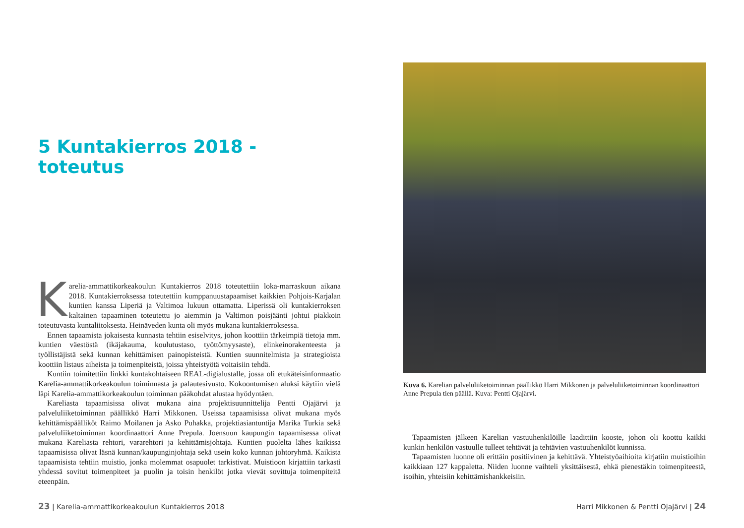5 Kuntakierros 2018 -toteutus
Karelia-ammattikorkeakoulun Kuntakierros 2018 toteutettiin loka-marraskuun aikana 2018. Kuntakierroksessa toteutettiin kumppanuustapaamiset kaikkien Pohjois-Karjalan kuntien kanssa Liperiä ja Valtimoa lukuun ottamatta. Liperissä oli kuntakierroksen kaltainen tapaaminen toteutettu jo aiemmin ja Valtimon poisjäänti johtui piakkoin toteutuvasta kuntaliitoksesta. Heinäveden kunta oli myös mukana kuntakierroksessa.
Ennen tapaamista jokaisesta kunnasta tehtiin esiselvitys, johon koottiin tärkeimpiä tietoja mm. kuntien väestöstä (ikäjakauma, koulutustaso, työttömyysaste), elinkeinorakenteesta ja työllistäjistä sekä kunnan kehittämisen painopisteistä. Kuntien suunnitelmista ja strategioista koottiin listaus aiheista ja toimenpiteistä, joissa yhteistyötä voitaisiin tehdä.
Kuntiin toimitettiin linkki kuntakohtaiseen REAL-digialustalle, jossa oli etukäteisinformaatio Karelia-ammattikorkeakoulun toiminnasta ja palautesivusto. Kokoontumisen aluksi käytiin vielä läpi Karelia-ammattikorkeakoulun toiminnan pääkohdat alustaa hyödyntäen.
Kareliasta tapaamisissa olivat mukana aina projektisuunnittelija Pentti Ojajärvi ja palveluliiketoiminnan päällikkö Harri Mikkonen. Useissa tapaamisissa olivat mukana myös kehittämispäälliköt Raimo Moilanen ja Asko Puhakka, projektiasiantuntija Marika Turkia sekä palveluliiketoiminnan koordinaattori Anne Prepula. Joensuun kaupungin tapaamisessa olivat mukana Kareliasta rehtori, vararehtori ja kehittämisjohtaja. Kuntien puolelta lähes kaikissa tapaamisissa olivat läsnä kunnan/kaupunginjohtaja sekä usein koko kunnan johtoryhmä. Kaikista tapaamisista tehtiin muistio, jonka molemmat osapuolet tarkistivat. Muistioon kirjattiin tarkasti yhdessä sovitut toimenpiteet ja puolin ja toisin henkilöt jotka vievät sovittuja toimenpiteitä eteenpäin.
Kuva 6. Karelian palveluliiketoiminnan päällikkö Harri Mikkonen ja palveluliiketoiminnan koordinaattori Anne Prepula tien päällä. Kuva: Pentti Ojajärvi.
Tapaamisten jälkeen Karelian vastuuhenkilöille laadittiin kooste, johon oli koottu kaikki kunkin henkilön vastuulle tulleet tehtävät ja tehtävien vastuuhenkilöt kunnissa.
Tapaamisten luonne oli erittäin positiivinen ja kehittävä. Yhteistyöaihioita kirjatiin muistioihin kaikkiaan 127 kappaletta. Niiden luonne vaihteli yksittäisestä, ehkä pienestäkin toimenpiteestä, isoihin, yhteisiin kehittämishankkeisiin.
23 | Karelia-ammattikorkeakoulun Kuntakierros 2018
Harri Mikkonen & Pentti Ojajärvi | 24